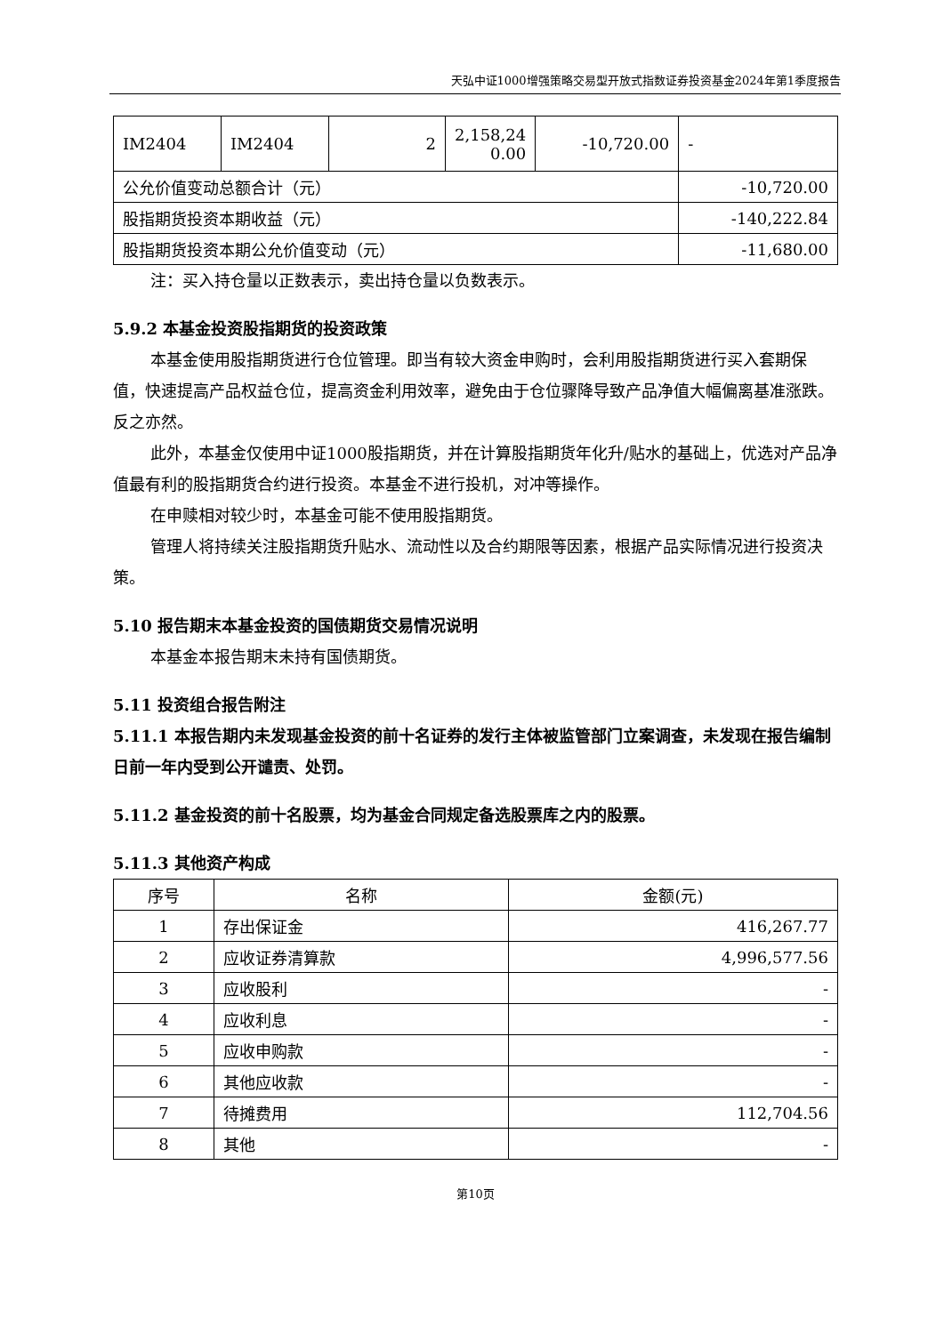天弘中证1000增强策略交易型开放式指数证券投资基金2024年第1季度报告
| IM2404 | IM2404 | 2 | 2,158,24 0.00 | -10,720.00 | - |
| 公允价值变动总额合计（元） | | | | | -10,720.00 |
| 股指期货投资本期收益（元） | | | | | -140,222.84 |
| 股指期货投资本期公允价值变动（元） | | | | | -11,680.00 |
注：买入持仓量以正数表示，卖出持仓量以负数表示。
5.9.2 本基金投资股指期货的投资政策
本基金使用股指期货进行仓位管理。即当有较大资金申购时，会利用股指期货进行买入套期保值，快速提高产品权益仓位，提高资金利用效率，避免由于仓位骤降导致产品净值大幅偏离基准涨跌。反之亦然。
此外，本基金仅使用中证1000股指期货，并在计算股指期货年化升/贴水的基础上，优选对产品净值最有利的股指期货合约进行投资。本基金不进行投机，对冲等操作。
在申赎相对较少时，本基金可能不使用股指期货。
管理人将持续关注股指期货升贴水、流动性以及合约期限等因素，根据产品实际情况进行投资决策。
5.10 报告期末本基金投资的国债期货交易情况说明
本基金本报告期末未持有国债期货。
5.11 投资组合报告附注
5.11.1 本报告期内未发现基金投资的前十名证券的发行主体被监管部门立案调查，未发现在报告编制日前一年内受到公开谴责、处罚。
5.11.2 基金投资的前十名股票，均为基金合同规定备选股票库之内的股票。
5.11.3 其他资产构成
| 序号 | 名称 | 金额(元) |
| --- | --- | --- |
| 1 | 存出保证金 | 416,267.77 |
| 2 | 应收证券清算款 | 4,996,577.56 |
| 3 | 应收股利 | - |
| 4 | 应收利息 | - |
| 5 | 应收申购款 | - |
| 6 | 其他应收款 | - |
| 7 | 待摊费用 | 112,704.56 |
| 8 | 其他 | - |
第10页